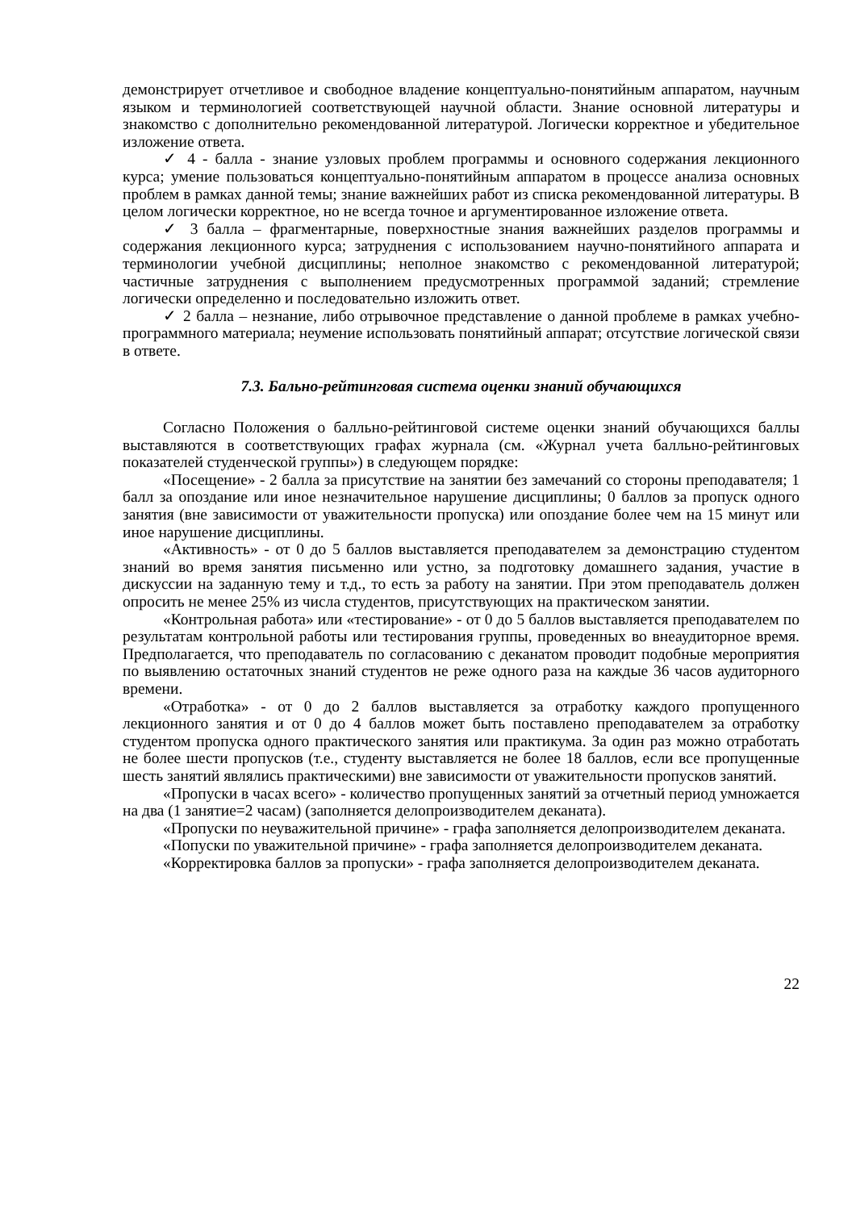демонстрирует отчетливое и свободное владение концептуально-понятийным аппаратом, научным языком и терминологией соответствующей научной области. Знание основной литературы и знакомство с дополнительно рекомендованной литературой. Логически корректное и убедительное изложение ответа.
✓ 4 - балла - знание узловых проблем программы и основного содержания лекционного курса; умение пользоваться концептуально-понятийным аппаратом в процессе анализа основных проблем в рамках данной темы; знание важнейших работ из списка рекомендованной литературы. В целом логически корректное, но не всегда точное и аргументированное изложение ответа.
✓ 3 балла – фрагментарные, поверхностные знания важнейших разделов программы и содержания лекционного курса; затруднения с использованием научно-понятийного аппарата и терминологии учебной дисциплины; неполное знакомство с рекомендованной литературой; частичные затруднения с выполнением предусмотренных программой заданий; стремление логически определенно и последовательно изложить ответ.
✓ 2 балла – незнание, либо отрывочное представление о данной проблеме в рамках учебно-программного материала; неумение использовать понятийный аппарат; отсутствие логической связи в ответе.
7.3. Бально-рейтинговая система оценки знаний обучающихся
Согласно Положения о балльно-рейтинговой системе оценки знаний обучающихся баллы выставляются в соответствующих графах журнала (см. «Журнал учета балльно-рейтинговых показателей студенческой группы») в следующем порядке:
«Посещение» - 2 балла за присутствие на занятии без замечаний со стороны преподавателя; 1 балл за опоздание или иное незначительное нарушение дисциплины; 0 баллов за пропуск одного занятия (вне зависимости от уважительности пропуска) или опоздание более чем на 15 минут или иное нарушение дисциплины.
«Активность» - от 0 до 5 баллов выставляется преподавателем за демонстрацию студентом знаний во время занятия письменно или устно, за подготовку домашнего задания, участие в дискуссии на заданную тему и т.д., то есть за работу на занятии. При этом преподаватель должен опросить не менее 25% из числа студентов, присутствующих на практическом занятии.
«Контрольная работа» или «тестирование» - от 0 до 5 баллов выставляется преподавателем по результатам контрольной работы или тестирования группы, проведенных во внеаудиторное время. Предполагается, что преподаватель по согласованию с деканатом проводит подобные мероприятия по выявлению остаточных знаний студентов не реже одного раза на каждые 36 часов аудиторного времени.
«Отработка» - от 0 до 2 баллов выставляется за отработку каждого пропущенного лекционного занятия и от 0 до 4 баллов может быть поставлено преподавателем за отработку студентом пропуска одного практического занятия или практикума. За один раз можно отработать не более шести пропусков (т.е., студенту выставляется не более 18 баллов, если все пропущенные шесть занятий являлись практическими) вне зависимости от уважительности пропусков занятий.
«Пропуски в часах всего» - количество пропущенных занятий за отчетный период умножается на два (1 занятие=2 часам) (заполняется делопроизводителем деканата).
«Пропуски по неуважительной причине» - графа заполняется делопроизводителем деканата.
«Попуски по уважительной причине» - графа заполняется делопроизводителем деканата.
«Корректировка баллов за пропуски» - графа заполняется делопроизводителем деканата.
22